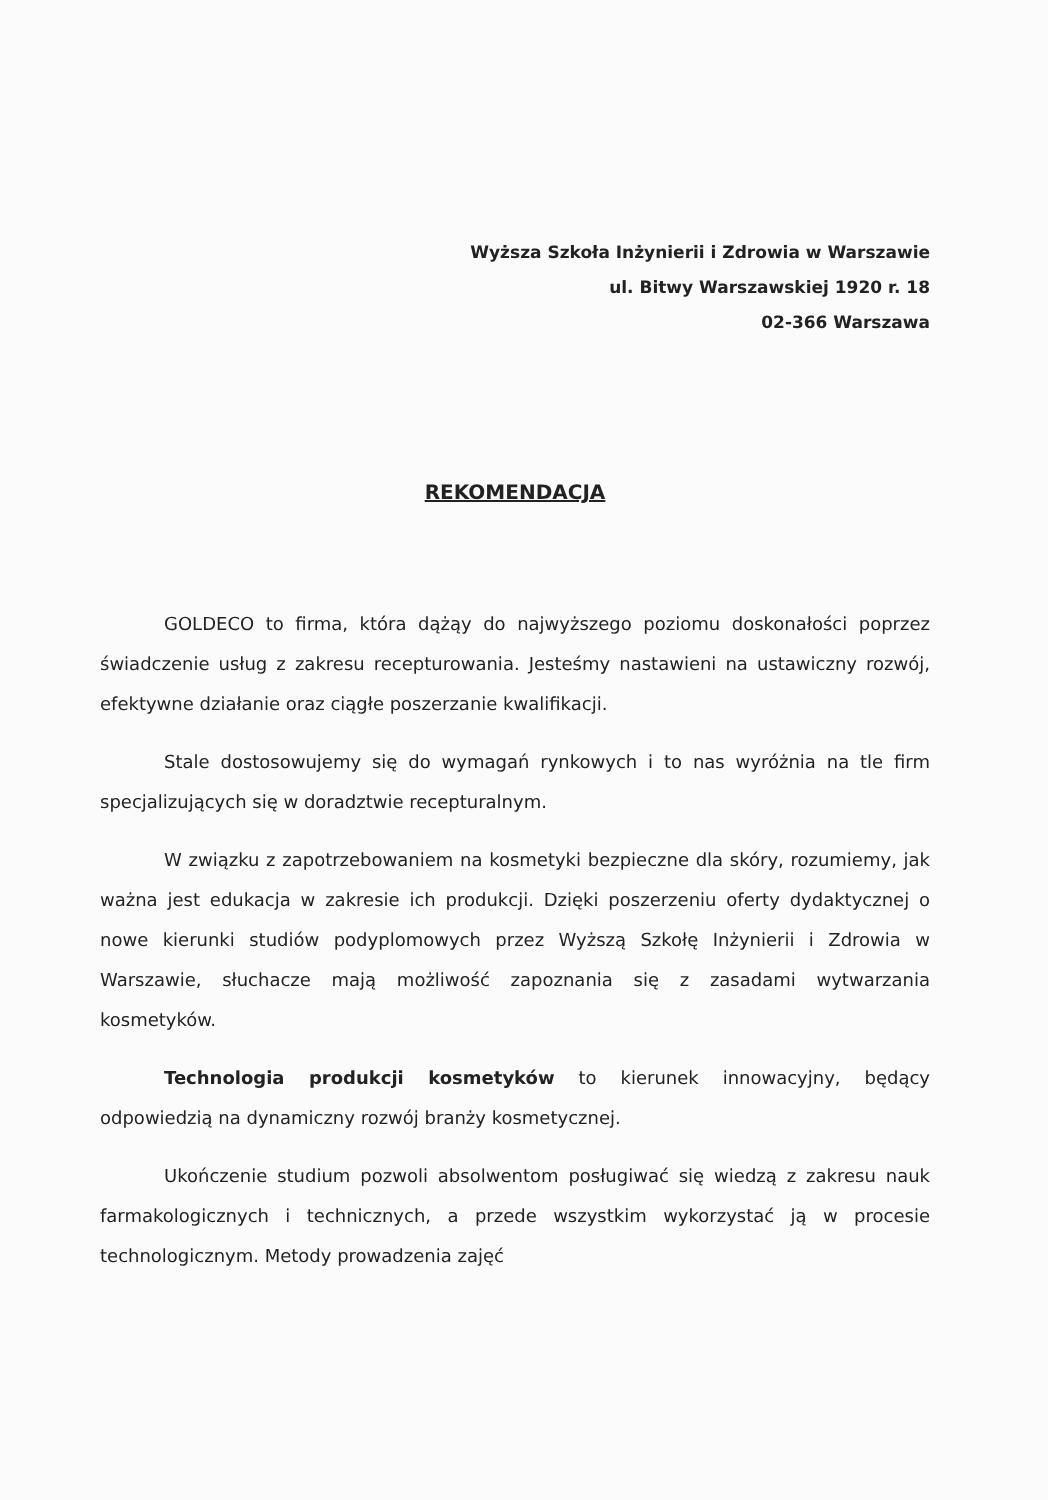Wyższa Szkoła Inżynierii i Zdrowia w Warszawie
ul. Bitwy Warszawskiej 1920 r. 18
02-366 Warszawa
REKOMENDACJA
GOLDECO to firma, która dążąy do najwyższego poziomu doskonałości poprzez świadczenie usług z zakresu recepturowania. Jesteśmy nastawieni na ustawiczny rozwój, efektywne działanie oraz ciągłe poszerzanie kwalifikacji.
Stale dostosowujemy się do wymagań rynkowych i to nas wyróżnia na tle firm specjalizujących się w doradztwie recepturalnym.
W związku z zapotrzebowaniem na kosmetyki bezpieczne dla skóry, rozumiemy, jak ważna jest edukacja w zakresie ich produkcji. Dzięki poszerzeniu oferty dydaktycznej o nowe kierunki studiów podyplomowych przez Wyższą Szkołę Inżynierii i Zdrowia w Warszawie, słuchacze mają możliwość zapoznania się z zasadami wytwarzania kosmetyków.
Technologia produkcji kosmetyków to kierunek innowacyjny, będący odpowiedzią na dynamiczny rozwój branży kosmetycznej.
Ukończenie studium pozwoli absolwentom posługiwać się wiedzą z zakresu nauk farmakologicznych i technicznych, a przede wszystkim wykorzystać ją w procesie technologicznym. Metody prowadzenia zajęć